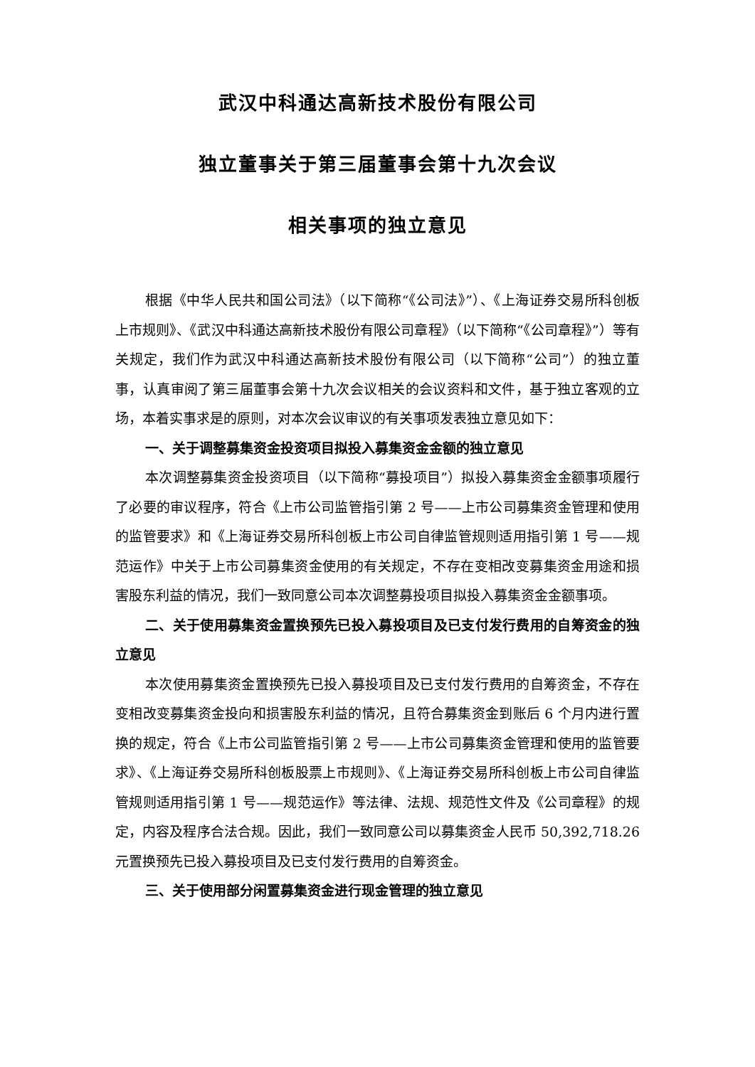武汉中科通达高新技术股份有限公司
独立董事关于第三届董事会第十九次会议
相关事项的独立意见
根据《中华人民共和国公司法》（以下简称“《公司法》”）、《上海证券交易所科创板上市规则》、《武汉中科通达高新技术股份有限公司章程》（以下简称“《公司章程》”）等有关规定，我们作为武汉中科通达高新技术股份有限公司（以下简称“公司”）的独立董事，认真审阅了第三届董事会第十九次会议相关的会议资料和文件，基于独立客观的立场，本着实事求是的原则，对本次会议审议的有关事项发表独立意见如下：
一、关于调整募集资金投资项目拟投入募集资金金额的独立意见
本次调整募集资金投资项目（以下简称“募投项目”）拟投入募集资金金额事项履行了必要的审议程序，符合《上市公司监管指引第 2 号——上市公司募集资金管理和使用的监管要求》和《上海证券交易所科创板上市公司自律监管规则适用指引第 1 号——规范运作》中关于上市公司募集资金使用的有关规定，不存在变相改变募集资金用途和损害股东利益的情况，我们一致同意公司本次调整募投项目拟投入募集资金金额事项。
二、关于使用募集资金置换预先已投入募投项目及已支付发行费用的自筹资金的独立意见
本次使用募集资金置换预先已投入募投项目及已支付发行费用的自筹资金，不存在变相改变募集资金投向和损害股东利益的情况，且符合募集资金到账后 6 个月内进行置换的规定，符合《上市公司监管指引第 2 号——上市公司募集资金管理和使用的监管要求》、《上海证券交易所科创板股票上市规则》、《上海证券交易所科创板上市公司自律监管规则适用指引第 1 号——规范运作》等法律、法规、规范性文件及《公司章程》的规定，内容及程序合法合规。因此，我们一致同意公司以募集资金人民币 50,392,718.26 元置换预先已投入募投项目及已支付发行费用的自筹资金。
三、关于使用部分闲置募集资金进行现金管理的独立意见